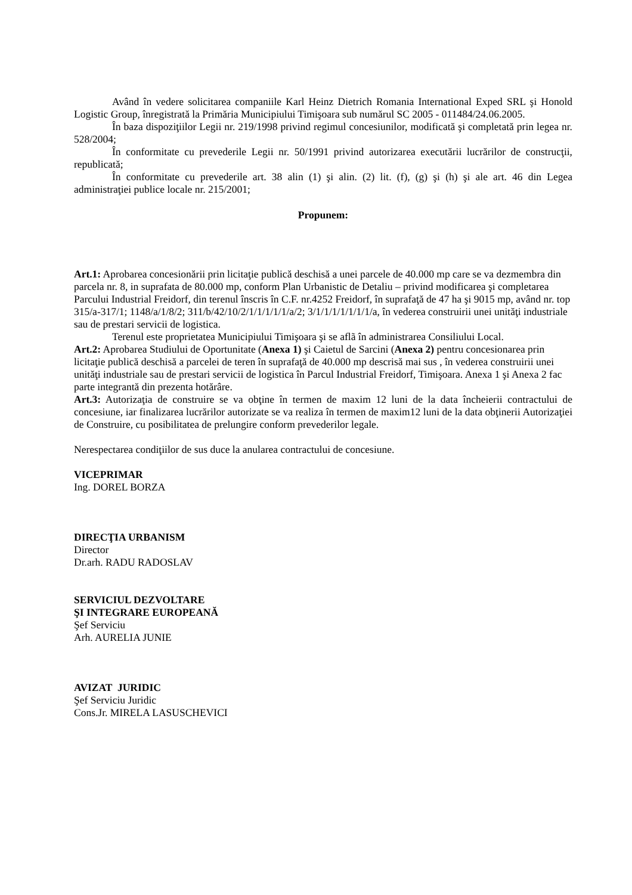Având în vedere solicitarea companiile Karl Heinz Dietrich Romania International Exped SRL şi Honold Logistic Group, înregistrată la Primăria Municipiului Timişoara sub numărul SC 2005 - 011484/24.06.2005.
În baza dispoziţiilor Legii nr. 219/1998 privind regimul concesiunilor, modificată şi completată prin legea nr. 528/2004;
În conformitate cu prevederile Legii nr. 50/1991 privind autorizarea executării lucrărilor de construcţii, republicată;
În conformitate cu prevederile art. 38 alin (1) şi alin. (2) lit. (f), (g) şi (h) şi ale art. 46 din Legea administraţiei publice locale nr. 215/2001;
Propunem:
Art.1: Aprobarea concesionării prin licitaţie publică deschisă a unei parcele de 40.000 mp care se va dezmembra din parcela nr. 8, in suprafata de 80.000 mp, conform Plan Urbanistic de Detaliu – privind modificarea şi completarea Parcului Industrial Freidorf, din terenul înscris în C.F. nr.4252 Freidorf, în suprafaţă de 47 ha şi 9015 mp, având nr. top 315/a-317/1; 1148/a/1/8/2; 311/b/42/10/2/1/1/1/1/1/a/2; 3/1/1/1/1/1/1/1/a, în vederea construirii unei unităţi industriale sau de prestari servicii de logistica.
Terenul este proprietatea Municipiului Timişoara şi se aflã în administrarea Consiliului Local.
Art.2: Aprobarea Studiului de Oportunitate (Anexa 1) şi Caietul de Sarcini (Anexa 2) pentru concesionarea prin licitaţie publică deschisă a parcelei de teren în suprafaţă de 40.000 mp descrisă mai sus , în vederea construirii unei unităţi industriale sau de prestari servicii de logistica în Parcul Industrial Freidorf, Timişoara. Anexa 1 şi Anexa 2 fac parte integrantă din prezenta hotărâre.
Art.3: Autorizaţia de construire se va obţine în termen de maxim 12 luni de la data încheierii contractului de concesiune, iar finalizarea lucrărilor autorizate se va realiza în termen de maxim12 luni de la data obţinerii Autorizaţiei de Construire, cu posibilitatea de prelungire conform prevederilor legale.
Nerespectarea condiţiilor de sus duce la anularea contractului de concesiune.
VICEPRIMAR
Ing. DOREL BORZA
DIRECŢIA URBANISM
Director
Dr.arh. RADU RADOSLAV
SERVICIUL DEZVOLTARE
ŞI INTEGRARE EUROPEANĂ
Şef Serviciu
Arh. AURELIA JUNIE
AVIZAT JURIDIC
Şef Serviciu Juridic
Cons.Jr. MIRELA LASUSCHEVICI